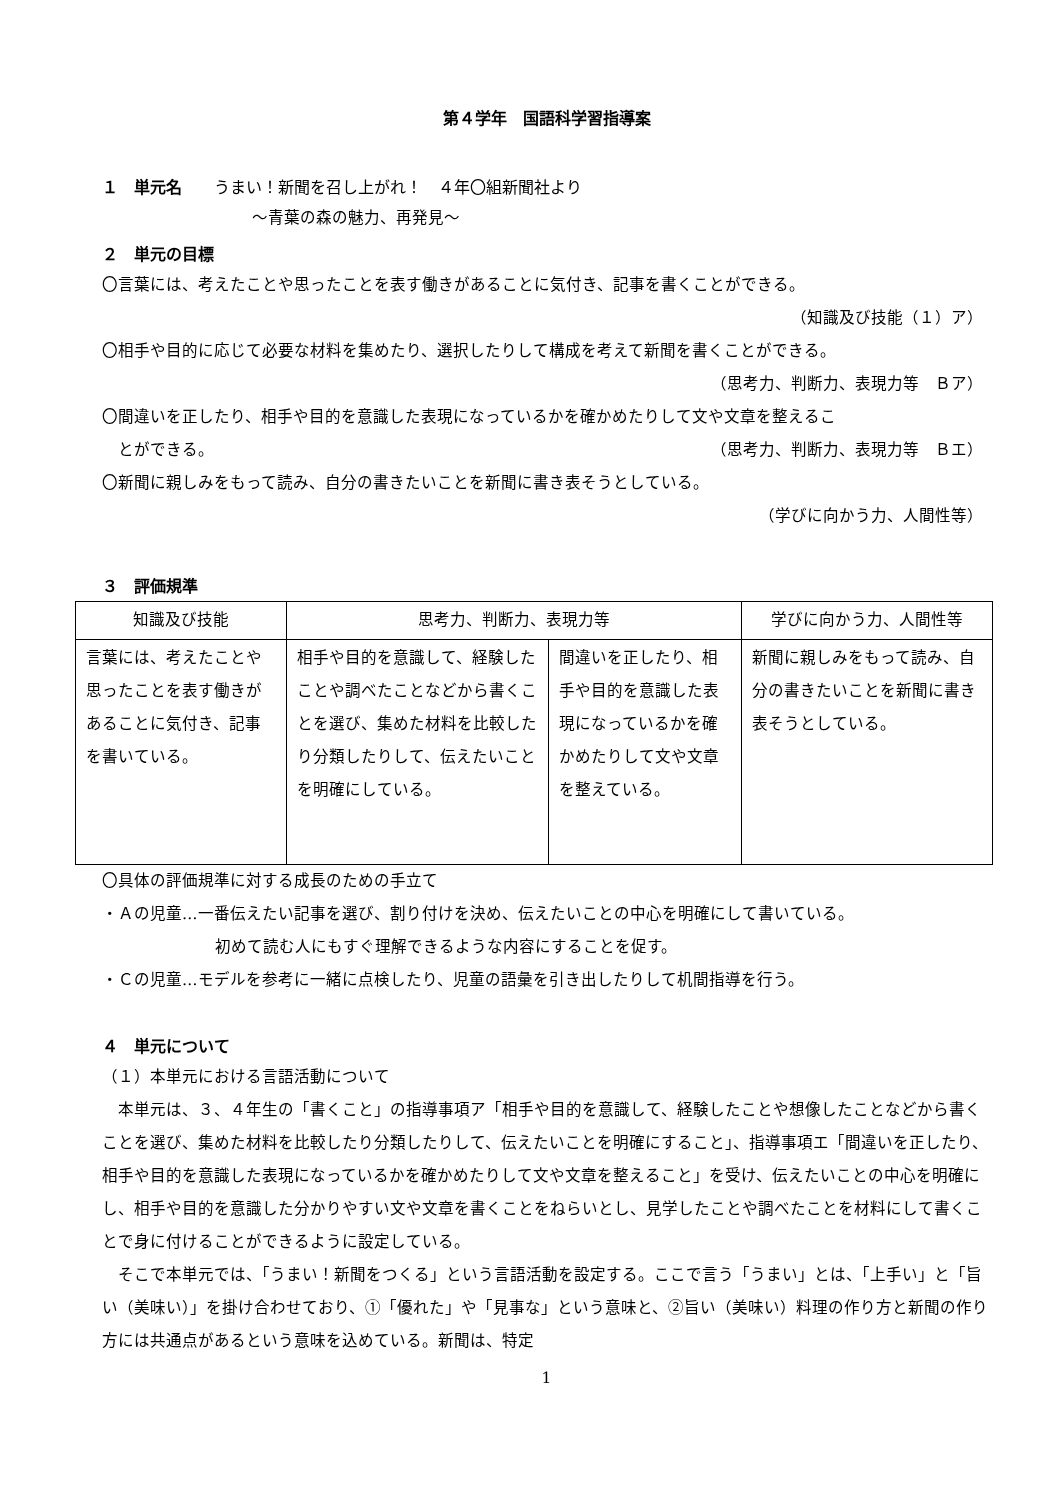第４学年　国語科学習指導案
１　単元名　　うまい！新聞を召し上がれ！　４年〇組新聞社より
～青葉の森の魅力、再発見～
２　単元の目標
〇言葉には、考えたことや思ったことを表す働きがあることに気付き、記事を書くことができる。
（知識及び技能（１）ア）
〇相手や目的に応じて必要な材料を集めたり、選択したりして構成を考えて新聞を書くことができる。
（思考力、判断力、表現力等　Ｂア）
〇間違いを正したり、相手や目的を意識した表現になっているかを確かめたりして文や文章を整えるこ
とができる。 （思考力、判断力、表現力等　Ｂエ）
〇新聞に親しみをもって読み、自分の書きたいことを新聞に書き表そうとしている。
（学びに向かう力、人間性等）
３　評価規準
| 知識及び技能 | 思考力、判断力、表現力等 | | 学びに向かう力、人間性等 |
| --- | --- | --- | --- |
| 言葉には、考えたことや思ったことを表す働きがあることに気付き、記事を書いている。 | 相手や目的を意識して、経験したことや調べたことなどから書くことを選び、集めた材料を比較したり分類したりして、伝えたいことを明確にしている。 | 間違いを正したり、相手や目的を意識した表現になっているかを確かめたりして文や文章を整えている。 | 新聞に親しみをもって読み、自分の書きたいことを新聞に書き表そうとしている。 |
〇具体の評価規準に対する成長のための手立て
・Ａの児童…一番伝えたい記事を選び、割り付けを決め、伝えたいことの中心を明確にして書いている。
初めて読む人にもすぐ理解できるような内容にすることを促す。
・Ｃの児童…モデルを参考に一緒に点検したり、児童の語彙を引き出したりして机間指導を行う。
４　単元について
（１）本単元における言語活動について
　本単元は、３、４年生の「書くこと」の指導事項ア「相手や目的を意識して、経験したことや想像したことなどから書くことを選び、集めた材料を比較したり分類したりして、伝えたいことを明確にすること」、指導事項エ「間違いを正したり、相手や目的を意識した表現になっているかを確かめたりして文や文章を整えること」を受け、伝えたいことの中心を明確にし、相手や目的を意識した分かりやすい文や文章を書くことをねらいとし、見学したことや調べたことを材料にして書くことで身に付けることができるように設定している。
　そこで本単元では、「うまい！新聞をつくる」という言語活動を設定する。ここで言う「うまい」とは、「上手い」と「旨い（美味い）」を掛け合わせており、①「優れた」や「見事な」という意味と、②旨い（美味い）料理の作り方と新聞の作り方には共通点があるという意味を込めている。新聞は、特定
1